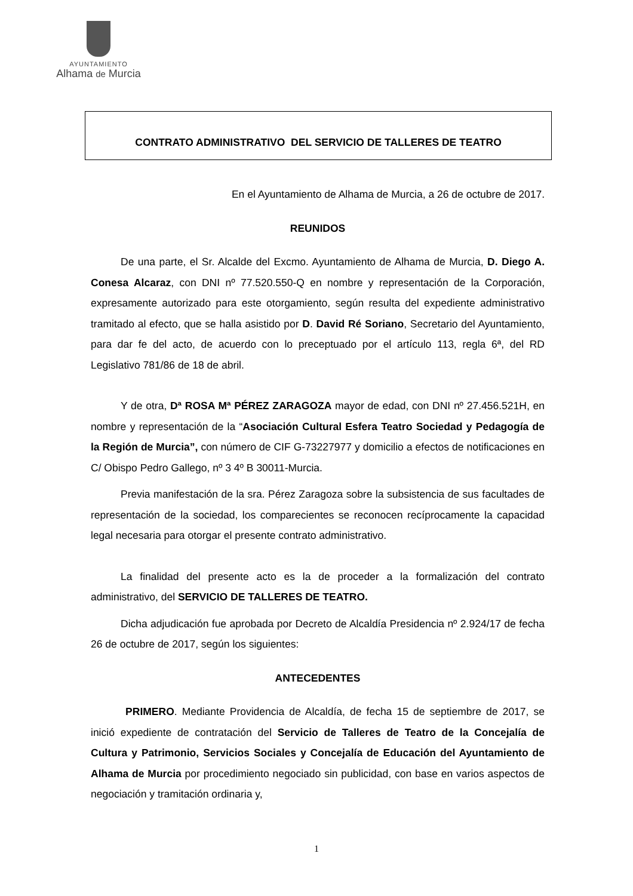AYUNTAMIENTO
Alhama de Murcia
CONTRATO ADMINISTRATIVO DEL SERVICIO DE TALLERES DE TEATRO
En el Ayuntamiento de Alhama de Murcia, a 26 de octubre de 2017.
REUNIDOS
De una parte, el Sr. Alcalde del Excmo. Ayuntamiento de Alhama de Murcia, D. Diego A. Conesa Alcaraz, con DNI nº 77.520.550-Q en nombre y representación de la Corporación, expresamente autorizado para este otorgamiento, según resulta del expediente administrativo tramitado al efecto, que se halla asistido por D. David Ré Soriano, Secretario del Ayuntamiento, para dar fe del acto, de acuerdo con lo preceptuado por el artículo 113, regla 6ª, del RD Legislativo 781/86 de 18 de abril.
Y de otra, Dª ROSA Mª PÉREZ ZARAGOZA mayor de edad, con DNI nº 27.456.521H, en nombre y representación de la “Asociación Cultural Esfera Teatro Sociedad y Pedagogía de la Región de Murcia”, con número de CIF G-73227977 y domicilio a efectos de notificaciones en C/ Obispo Pedro Gallego, nº 3 4º B 30011-Murcia.
Previa manifestación de la sra. Pérez Zaragoza sobre la subsistencia de sus facultades de representación de la sociedad, los comparecientes se reconocen recíprocamente la capacidad legal necesaria para otorgar el presente contrato administrativo.
La finalidad del presente acto es la de proceder a la formalización del contrato administrativo, del SERVICIO DE TALLERES DE TEATRO.
Dicha adjudicación fue aprobada por Decreto de Alcaldía Presidencia nº 2.924/17 de fecha 26 de octubre de 2017, según los siguientes:
ANTECEDENTES
PRIMERO. Mediante Providencia de Alcaldía, de fecha 15 de septiembre de 2017, se inició expediente de contratación del Servicio de Talleres de Teatro de la Concejalía de Cultura y Patrimonio, Servicios Sociales y Concejalía de Educación del Ayuntamiento de Alhama de Murcia por procedimiento negociado sin publicidad, con base en varios aspectos de negociación y tramitación ordinaria y,
1